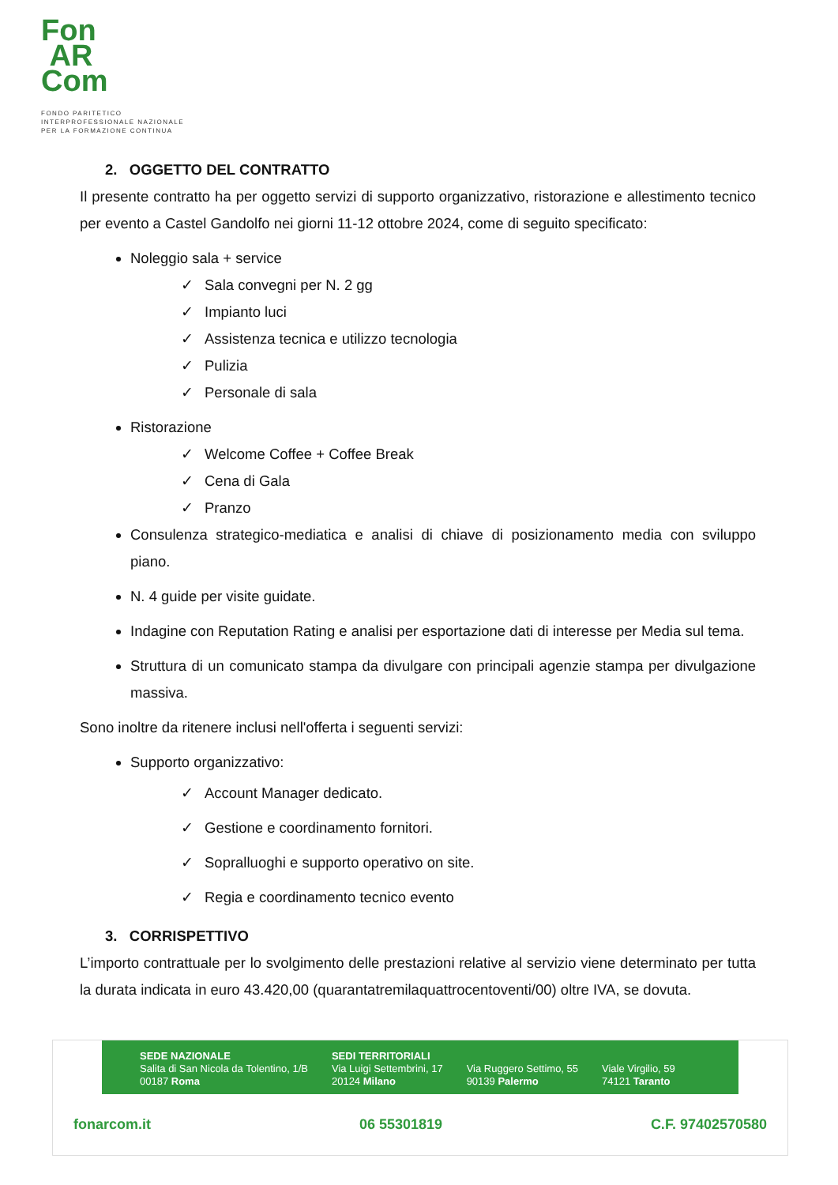Fon
AR
Com
FONDO PARITETICO
INTERPROFESSIONALE NAZIONALE
PER LA FORMAZIONE CONTINUA
2. OGGETTO DEL CONTRATTO
Il presente contratto ha per oggetto servizi di supporto organizzativo, ristorazione e allestimento tecnico per evento a Castel Gandolfo nei giorni 11-12 ottobre 2024, come di seguito specificato:
Noleggio sala + service
✓ Sala convegni per N. 2 gg
✓ Impianto luci
✓ Assistenza tecnica e utilizzo tecnologia
✓ Pulizia
✓ Personale di sala
Ristorazione
✓ Welcome Coffee + Coffee Break
✓ Cena di Gala
✓ Pranzo
Consulenza strategico-mediatica e analisi di chiave di posizionamento media con sviluppo piano.
N. 4 guide per visite guidate.
Indagine con Reputation Rating e analisi per esportazione dati di interesse per Media sul tema.
Struttura di un comunicato stampa da divulgare con principali agenzie stampa per divulgazione massiva.
Sono inoltre da ritenere inclusi nell'offerta i seguenti servizi:
Supporto organizzativo:
✓ Account Manager dedicato.
✓ Gestione e coordinamento fornitori.
✓ Sopralluoghi e supporto operativo on site.
✓ Regia e coordinamento tecnico evento
3. CORRISPETTIVO
L’importo contrattuale per lo svolgimento delle prestazioni relative al servizio viene determinato per tutta la durata indicata in euro 43.420,00 (quarantatremilaquattrocentoventi/00) oltre IVA, se dovuta.
SEDE NAZIONALE
Salita di San Nicola da Tolentino, 1/B
00187 Roma
SEDI TERRITORIALI
Via Luigi Settembrini, 17
20124 Milano
Via Ruggero Settimo, 55
90139 Palermo
Viale Virgilio, 59
74121 Taranto
fonarcom.it 06 55301819 C.F. 97402570580